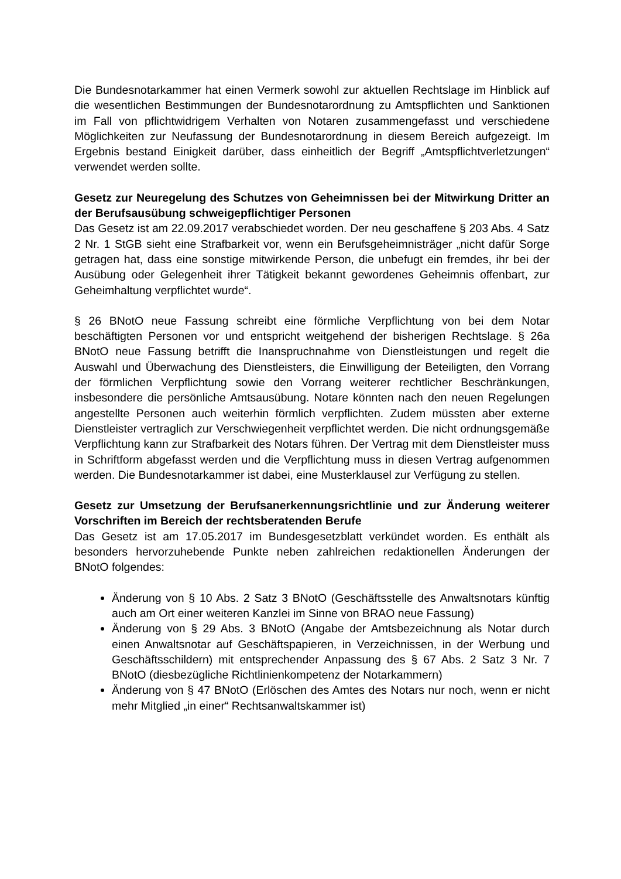Die Bundesnotarkammer hat einen Vermerk sowohl zur aktuellen Rechtslage im Hinblick auf die wesentlichen Bestimmungen der Bundesnotarordnung zu Amtspflichten und Sanktionen im Fall von pflichtwidrigem Verhalten von Notaren zusammengefasst und verschiedene Möglichkeiten zur Neufassung der Bundesnotarordnung in diesem Bereich aufgezeigt. Im Ergebnis bestand Einigkeit darüber, dass einheitlich der Begriff „Amtspflichtverletzungen“ verwendet werden sollte.
Gesetz zur Neuregelung des Schutzes von Geheimnissen bei der Mitwirkung Dritter an der Berufsausübung schweigepflichtiger Personen
Das Gesetz ist am 22.09.2017 verabschiedet worden. Der neu geschaffene § 203 Abs. 4 Satz 2 Nr. 1 StGB sieht eine Strafbarkeit vor, wenn ein Berufsgeheimnisträger „nicht dafür Sorge getragen hat, dass eine sonstige mitwirkende Person, die unbefugt ein fremdes, ihr bei der Ausübung oder Gelegenheit ihrer Tätigkeit bekannt gewordenes Geheimnis offenbart, zur Geheimhaltung verpflichtet wurde“.
§ 26 BNotO neue Fassung schreibt eine förmliche Verpflichtung von bei dem Notar beschäftigten Personen vor und entspricht weitgehend der bisherigen Rechtslage. § 26a BNotO neue Fassung betrifft die Inanspruchnahme von Dienstleistungen und regelt die Auswahl und Überwachung des Dienstleisters, die Einwilligung der Beteiligten, den Vorrang der förmlichen Verpflichtung sowie den Vorrang weiterer rechtlicher Beschränkungen, insbesondere die persönliche Amtsausübung. Notare könnten nach den neuen Regelungen angestellte Personen auch weiterhin förmlich verpflichten. Zudem müssten aber externe Dienstleister vertraglich zur Verschwiegenheit verpflichtet werden. Die nicht ordnungsgemäße Verpflichtung kann zur Strafbarkeit des Notars führen. Der Vertrag mit dem Dienstleister muss in Schriftform abgefasst werden und die Verpflichtung muss in diesen Vertrag aufgenommen werden. Die Bundesnotarkammer ist dabei, eine Musterklausel zur Verfügung zu stellen.
Gesetz zur Umsetzung der Berufsanerkennungsrichtlinie und zur Änderung weiterer Vorschriften im Bereich der rechtsberatenden Berufe
Das Gesetz ist am 17.05.2017 im Bundesgesetzblatt verkündet worden. Es enthält als besonders hervorzuhebende Punkte neben zahlreichen redaktionellen Änderungen der BNotO folgendes:
Änderung von § 10 Abs. 2 Satz 3 BNotO (Geschäftsstelle des Anwaltsnotars künftig auch am Ort einer weiteren Kanzlei im Sinne von BRAO neue Fassung)
Änderung von § 29 Abs. 3 BNotO (Angabe der Amtsbezeichnung als Notar durch einen Anwaltsnotar auf Geschäftspapieren, in Verzeichnissen, in der Werbung und Geschäftsschildern) mit entsprechender Anpassung des § 67 Abs. 2 Satz 3 Nr. 7 BNotO (diesbezügliche Richtlinienkompetenz der Notarkammern)
Änderung von § 47 BNotO (Erlöschen des Amtes des Notars nur noch, wenn er nicht mehr Mitglied „in einer“ Rechtsanwaltskammer ist)